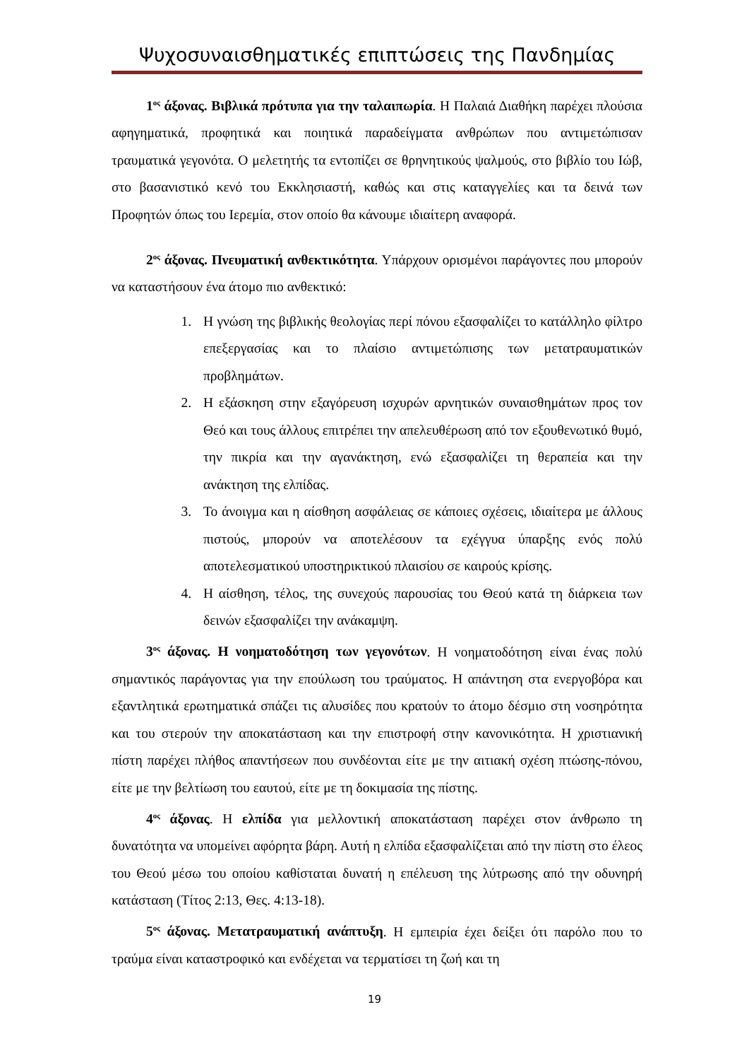Ψυχοσυναισθηματικές επιπτώσεις της Πανδημίας
1<sup>ος</sup> άξονας. Βιβλικά πρότυπα για την ταλαιπωρία. Η Παλαιά Διαθήκη παρέχει πλούσια αφηγηματικά, προφητικά και ποιητικά παραδείγματα ανθρώπων που αντιμετώπισαν τραυματικά γεγονότα. Ο μελετητής τα εντοπίζει σε θρηνητικούς ψαλμούς, στο βιβλίο του Ιώβ, στο βασανιστικό κενό του Εκκλησιαστή, καθώς και στις καταγγελίες και τα δεινά των Προφητών όπως του Ιερεμία, στον οποίο θα κάνουμε ιδιαίτερη αναφορά.
2<sup>ος</sup> άξονας. Πνευματική ανθεκτικότητα. Υπάρχουν ορισμένοι παράγοντες που μπορούν να καταστήσουν ένα άτομο πιο ανθεκτικό:
1. Η γνώση της βιβλικής θεολογίας περί πόνου εξασφαλίζει το κατάλληλο φίλτρο επεξεργασίας και το πλαίσιο αντιμετώπισης των μετατραυματικών προβλημάτων.
2. Η εξάσκηση στην εξαγόρευση ισχυρών αρνητικών συναισθημάτων προς τον Θεό και τους άλλους επιτρέπει την απελευθέρωση από τον εξουθενωτικό θυμό, την πικρία και την αγανάκτηση, ενώ εξασφαλίζει τη θεραπεία και την ανάκτηση της ελπίδας.
3. Το άνοιγμα και η αίσθηση ασφάλειας σε κάποιες σχέσεις, ιδιαίτερα με άλλους πιστούς, μπορούν να αποτελέσουν τα εχέγγυα ύπαρξης ενός πολύ αποτελεσματικού υποστηρικτικού πλαισίου σε καιρούς κρίσης.
4. Η αίσθηση, τέλος, της συνεχούς παρουσίας του Θεού κατά τη διάρκεια των δεινών εξασφαλίζει την ανάκαμψη.
3<sup>ος</sup> άξονας. Η νοηματοδότηση των γεγονότων. Η νοηματοδότηση είναι ένας πολύ σημαντικός παράγοντας για την επούλωση του τραύματος. Η απάντηση στα ενεργοβόρα και εξαντλητικά ερωτηματικά σπάζει τις αλυσίδες που κρατούν το άτομο δέσμιο στη νοσηρότητα και του στερούν την αποκατάσταση και την επιστροφή στην κανονικότητα. Η χριστιανική πίστη παρέχει πλήθος απαντήσεων που συνδέονται είτε με την αιτιακή σχέση πτώσης-πόνου, είτε με την βελτίωση του εαυτού, είτε με τη δοκιμασία της πίστης.
4<sup>ος</sup> άξονας. Η ελπίδα για μελλοντική αποκατάσταση παρέχει στον άνθρωπο τη δυνατότητα να υπομείνει αφόρητα βάρη. Αυτή η ελπίδα εξασφαλίζεται από την πίστη στο έλεος του Θεού μέσω του οποίου καθίσταται δυνατή η επέλευση της λύτρωσης από την οδυνηρή κατάσταση (Τίτος 2:13, Θες. 4:13-18).
5<sup>ος</sup> άξονας. Μετατραυματική ανάπτυξη. Η εμπειρία έχει δείξει ότι παρόλο που το τραύμα είναι καταστροφικό και ενδέχεται να τερματίσει τη ζωή και τη
19